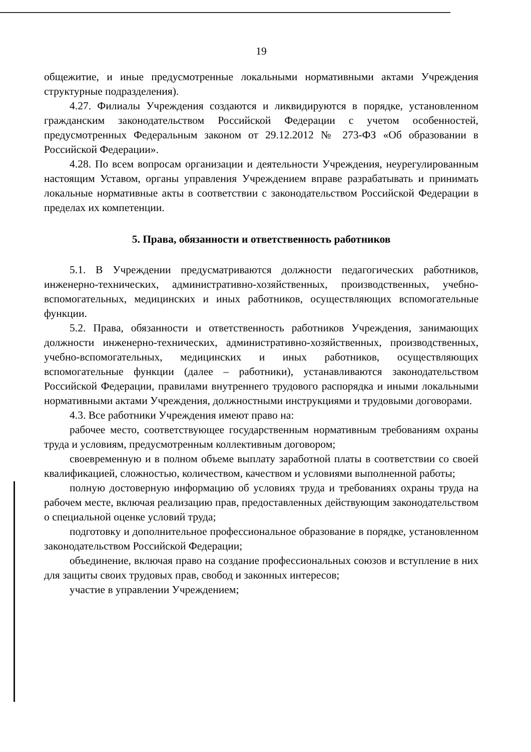19
общежитие, и иные предусмотренные локальными нормативными актами Учреждения структурные подразделения).
4.27. Филиалы Учреждения создаются и ликвидируются в порядке, установленном гражданским законодательством Российской Федерации с учетом особенностей, предусмотренных Федеральным законом от 29.12.2012 № 273-ФЗ «Об образовании в Российской Федерации».
4.28. По всем вопросам организации и деятельности Учреждения, неурегулированным настоящим Уставом, органы управления Учреждением вправе разрабатывать и принимать локальные нормативные акты в соответствии с законодательством Российской Федерации в пределах их компетенции.
5. Права, обязанности и ответственность работников
5.1. В Учреждении предусматриваются должности педагогических работников, инженерно-технических, административно-хозяйственных, производственных, учебно-вспомогательных, медицинских и иных работников, осуществляющих вспомогательные функции.
5.2. Права, обязанности и ответственность работников Учреждения, занимающих должности инженерно-технических, административно-хозяйственных, производственных, учебно-вспомогательных, медицинских и иных работников, осуществляющих вспомогательные функции (далее – работники), устанавливаются законодательством Российской Федерации, правилами внутреннего трудового распорядка и иными локальными нормативными актами Учреждения, должностными инструкциями и трудовыми договорами.
4.3. Все работники Учреждения имеют право на:
рабочее место, соответствующее государственным нормативным требованиям охраны труда и условиям, предусмотренным коллективным договором;
своевременную и в полном объеме выплату заработной платы в соответствии со своей квалификацией, сложностью, количеством, качеством и условиями выполненной работы;
полную достоверную информацию об условиях труда и требованиях охраны труда на рабочем месте, включая реализацию прав, предоставленных действующим законодательством о специальной оценке условий труда;
подготовку и дополнительное профессиональное образование в порядке, установленном законодательством Российской Федерации;
объединение, включая право на создание профессиональных союзов и вступление в них для защиты своих трудовых прав, свобод и законных интересов;
участие в управлении Учреждением;